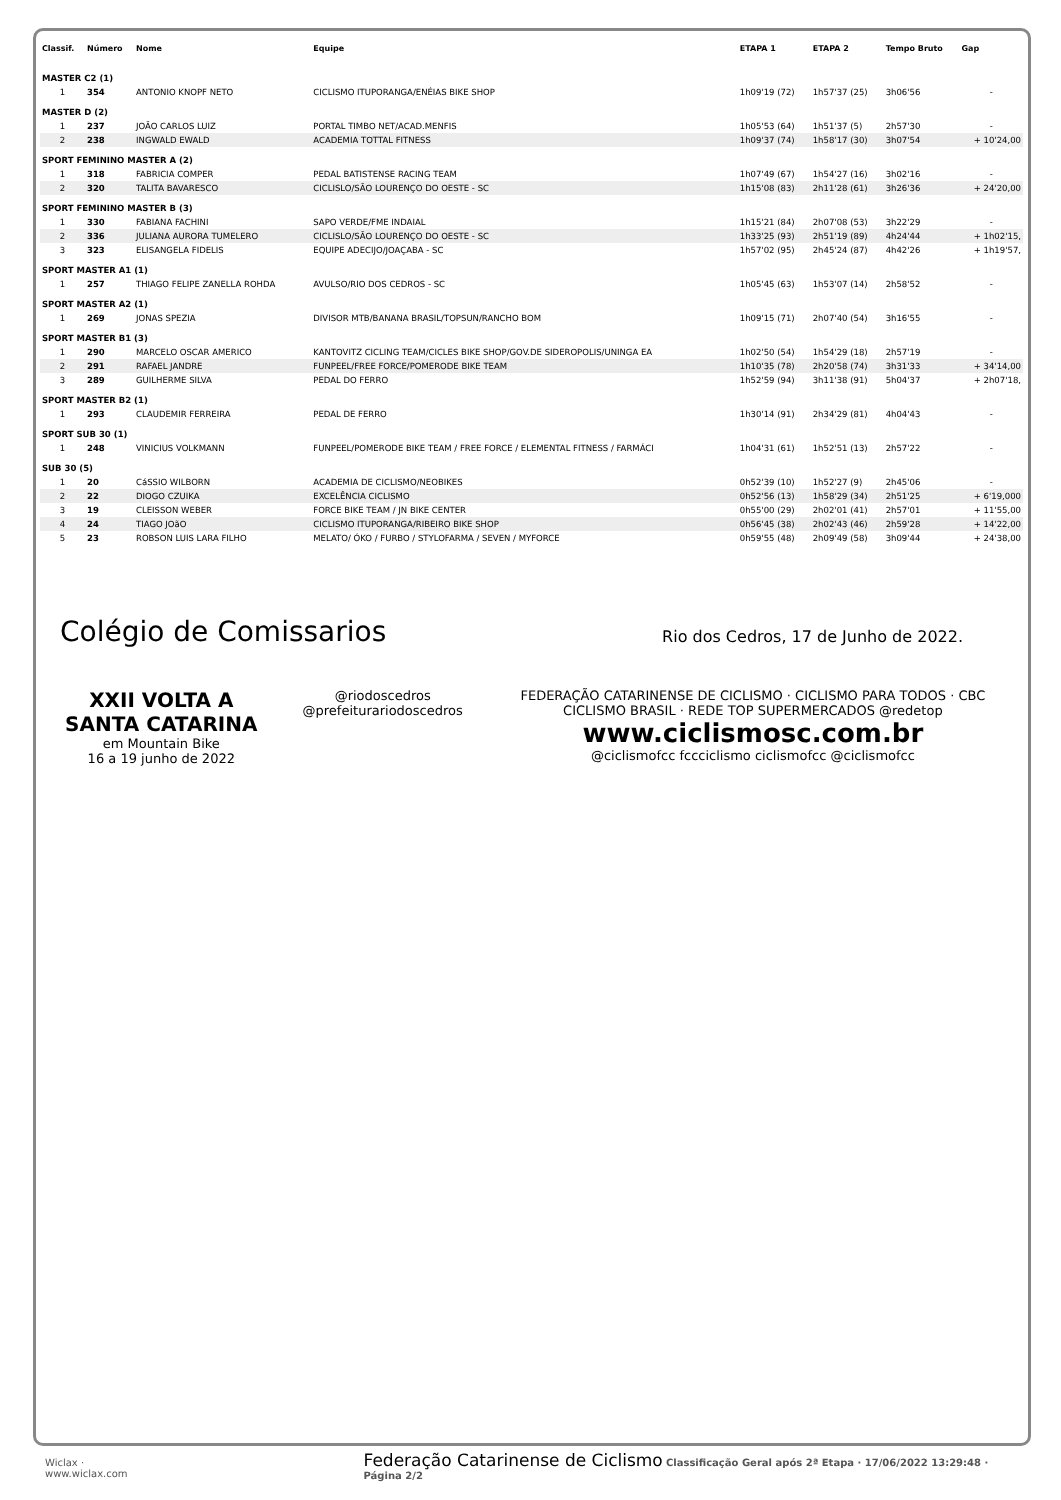| Classif. | Número | Nome | Equipe | ETAPA 1 | ETAPA 2 | Tempo Bruto | Gap |
| --- | --- | --- | --- | --- | --- | --- | --- |
| MASTER C2 (1) | | | | | | | |
| 1 | 354 | ANTONIO KNOPF NETO | CICLISMO ITUPORANGA/ENÉIAS BIKE SHOP | 1h09'19 (72) | 1h57'37 (25) | 3h06'56 | - |
| MASTER D (2) | | | | | | | |
| 1 | 237 | JOÃO CARLOS LUIZ | PORTAL TIMBO NET/ACAD.MENFIS | 1h05'53 (64) | 1h51'37 (5) | 2h57'30 | - |
| 2 | 238 | INGWALD EWALD | ACADEMIA TOTTAL FITNESS | 1h09'37 (74) | 1h58'17 (30) | 3h07'54 | + 10'24,00 |
| SPORT FEMININO MASTER A (2) | | | | | | | |
| 1 | 318 | FABRICIA COMPER | PEDAL BATISTENSE RACING TEAM | 1h07'49 (67) | 1h54'27 (16) | 3h02'16 | - |
| 2 | 320 | TALITA BAVARESCO | CICLISLO/SÃO LOURENÇO DO OESTE - SC | 1h15'08 (83) | 2h11'28 (61) | 3h26'36 | + 24'20,00 |
| SPORT FEMININO MASTER B (3) | | | | | | | |
| 1 | 330 | FABIANA FACHINI | SAPO VERDE/FME INDAIAL | 1h15'21 (84) | 2h07'08 (53) | 3h22'29 | - |
| 2 | 336 | JULIANA AURORA TUMELERO | CICLISLO/SÃO LOURENÇO DO OESTE - SC | 1h33'25 (93) | 2h51'19 (89) | 4h24'44 | + 1h02'15, |
| 3 | 323 | ELISANGELA FIDELIS | EQUIPE ADECIJO/JOAÇABA - SC | 1h57'02 (95) | 2h45'24 (87) | 4h42'26 | + 1h19'57, |
| SPORT MASTER A1 (1) | | | | | | | |
| 1 | 257 | THIAGO FELIPE ZANELLA ROHDA | AVULSO/RIO DOS CEDROS - SC | 1h05'45 (63) | 1h53'07 (14) | 2h58'52 | - |
| SPORT MASTER A2 (1) | | | | | | | |
| 1 | 269 | JONAS SPEZIA | DIVISOR MTB/BANANA BRASIL/TOPSUN/RANCHO BOM | 1h09'15 (71) | 2h07'40 (54) | 3h16'55 | - |
| SPORT MASTER B1 (3) | | | | | | | |
| 1 | 290 | MARCELO OSCAR AMERICO | KANTOVITZ CICLING TEAM/CICLES BIKE SHOP/GOV.DE SIDEROPOLIS/UNINGA EA | 1h02'50 (54) | 1h54'29 (18) | 2h57'19 | - |
| 2 | 291 | RAFAEL JANDRE | FUNPEEL/FREE FORCE/POMERODE BIKE TEAM | 1h10'35 (78) | 2h20'58 (74) | 3h31'33 | + 34'14,00 |
| 3 | 289 | GUILHERME SILVA | PEDAL DO FERRO | 1h52'59 (94) | 3h11'38 (91) | 5h04'37 | + 2h07'18, |
| SPORT MASTER B2 (1) | | | | | | | |
| 1 | 293 | CLAUDEMIR FERREIRA | PEDAL DE FERRO | 1h30'14 (91) | 2h34'29 (81) | 4h04'43 | - |
| SPORT SUB 30 (1) | | | | | | | |
| 1 | 248 | VINICIUS VOLKMANN | FUNPEEL/POMERODE BIKE TEAM / FREE FORCE / ELEMENTAL FITNESS / FARMÁCI | 1h04'31 (61) | 1h52'51 (13) | 2h57'22 | - |
| SUB 30 (5) | | | | | | | |
| 1 | 20 | CáSSIO WILBORN | ACADEMIA DE CICLISMO/NEOBIKES | 0h52'39 (10) | 1h52'27 (9) | 2h45'06 | - |
| 2 | 22 | DIOGO CZUIKA | EXCELÊNCIA CICLISMO | 0h52'56 (13) | 1h58'29 (34) | 2h51'25 | + 6'19,000 |
| 3 | 19 | CLEISSON WEBER | FORCE BIKE TEAM / JN BIKE CENTER | 0h55'00 (29) | 2h02'01 (41) | 2h57'01 | + 11'55,00 |
| 4 | 24 | TIAGO JOãO | CICLISMO ITUPORANGA/RIBEIRO BIKE SHOP | 0h56'45 (38) | 2h02'43 (46) | 2h59'28 | + 14'22,00 |
| 5 | 23 | ROBSON LUIS LARA FILHO | MELATO/ ÓKO / FURBO / STYLOFARMA / SEVEN / MYFORCE | 0h59'55 (48) | 2h09'49 (58) | 3h09'44 | + 24'38,00 |
Colégio de Comissarios
Rio dos Cedros, 17 de Junho de 2022.
XXII VOLTA A SANTA CATARINA
em Mountain Bike
16 a 19 junho de 2022
@riodoscedros
@prefeiturariodoscedros
FEDERAÇÃO CATARINENSE DE CICLISMO · CICLISMO PARA TODOS · CBC CICLISMO BRASIL · REDE TOP SUPERMERCADOS @redetop
www.ciclismosc.com.br
@ciclismofcc fccciclismo ciclismofcc @ciclismofcc
Wiclax · www.wiclax.com Federação Catarinense de Ciclismo Classificação Geral após 2ª Etapa · 17/06/2022 13:29:48 · Página 2/2